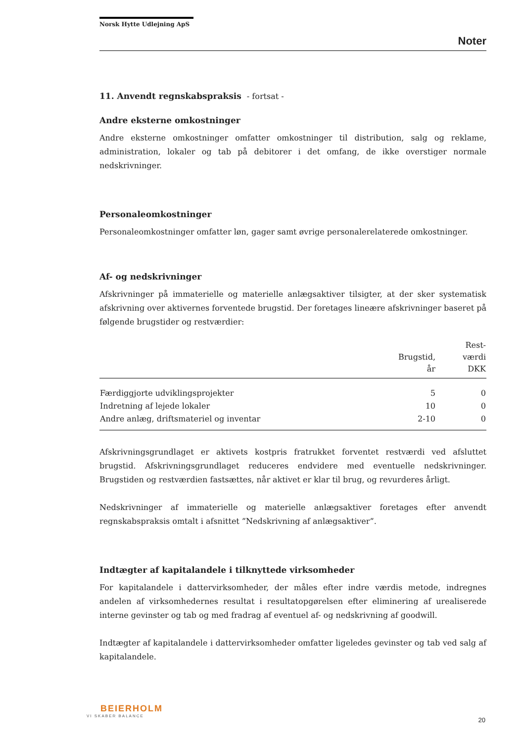Norsk Hytte Udlejning ApS
Noter
11. Anvendt regnskabspraksis - fortsat -
Andre eksterne omkostninger
Andre eksterne omkostninger omfatter omkostninger til distribution, salg og reklame, administration, lokaler og tab på debitorer i det omfang, de ikke overstiger normale nedskrivninger.
Personaleomkostninger
Personaleomkostninger omfatter løn, gager samt øvrige personalerelaterede omkostninger.
Af- og nedskrivninger
Afskrivninger på immaterielle og materielle anlægsaktiver tilsigter, at der sker systematisk afskrivning over aktivernes forventede brugstid. Der foretages lineære afskrivninger baseret på følgende brugstider og restværdier:
| | Brugstid, år | Rest- værdi DKK |
| --- | --- | --- |
| Færdiggjorte udviklingsprojekter | 5 | 0 |
| Indretning af lejede lokaler | 10 | 0 |
| Andre anlæg, driftsmateriel og inventar | 2-10 | 0 |
Afskrivningsgrundlaget er aktivets kostpris fratrukket forventet restværdi ved afsluttet brugstid. Afskrivningsgrundlaget reduceres endvidere med eventuelle nedskrivninger. Brugstiden og restværdien fastsættes, når aktivet er klar til brug, og revurderes årligt.
Nedskrivninger af immaterielle og materielle anlægsaktiver foretages efter anvendt regnskabspraksis omtalt i afsnittet ”Nedskrivning af anlægsaktiver”.
Indtægter af kapitalandele i tilknyttede virksomheder
For kapitalandele i dattervirksomheder, der måles efter indre værdis metode, indregnes andelen af virksomhedernes resultat i resultatopgørelsen efter eliminering af urealiserede interne gevinster og tab og med fradrag af eventuel af- og nedskrivning af goodwill.
Indtægter af kapitalandele i dattervirksomheder omfatter ligeledes gevinster og tab ved salg af kapitalandele.
BEIERHOLM
VI SKABER BALANCE
20